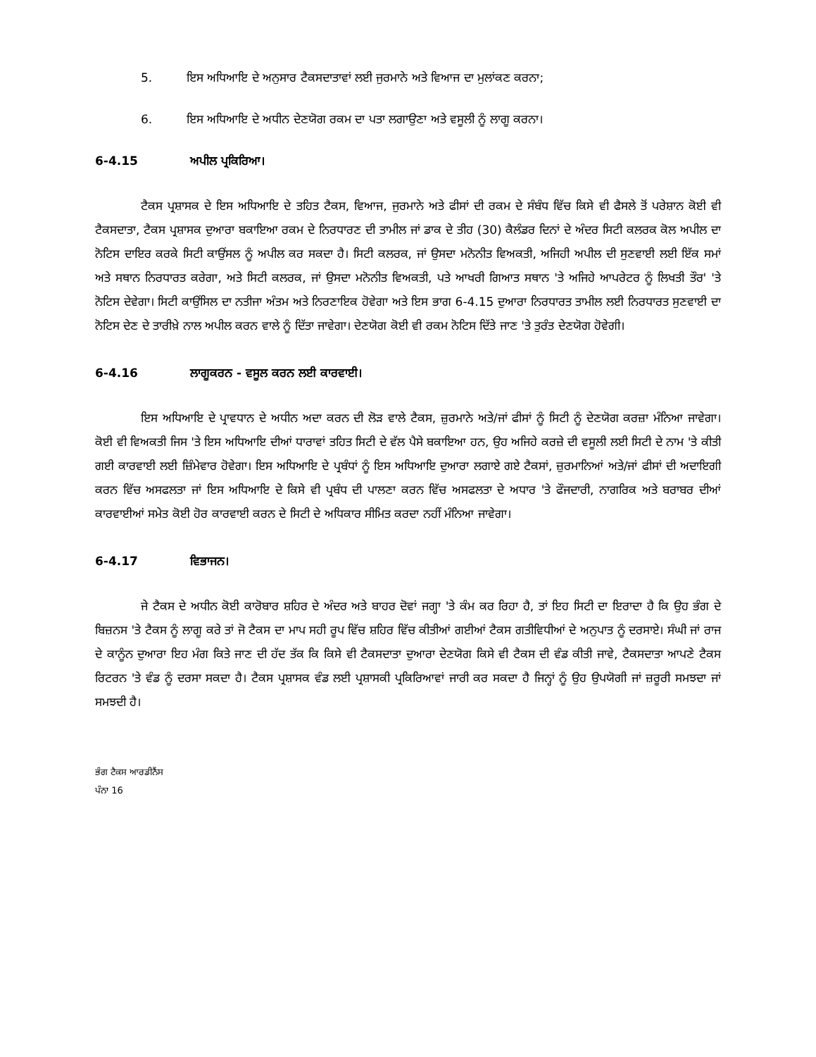5. ਇਸ ਅਧਿਆਇ ਦੇ ਅਨੁਸਾਰ ਟੈਕਸਦਾਤਾਵਾਂ ਲਈ ਜੁਰਮਾਨੇ ਅਤੇ ਵਿਆਜ ਦਾ ਮੁਲਾਂਕਣ ਕਰਨਾ;
6. ਇਸ ਅਧਿਆਇ ਦੇ ਅਧੀਨ ਦੇਣਯੋਗ ਰਕਮ ਦਾ ਪਤਾ ਲਗਾਉਣਾ ਅਤੇ ਵਸੂਲੀ ਨੂੰ ਲਾਗੂ ਕਰਨਾ।
6-4.15 ਅਪੀਲ ਪ੍ਰਕਿਰਿਆ।
ਟੈਕਸ ਪ੍ਰਸ਼ਾਸਕ ਦੇ ਇਸ ਅਧਿਆਇ ਦੇ ਤਹਿਤ ਟੈਕਸ, ਵਿਆਜ, ਜੁਰਮਾਨੇ ਅਤੇ ਫੀਸਾਂ ਦੀ ਰਕਮ ਦੇ ਸੰਬੰਧ ਵਿੱਚ ਕਿਸੇ ਵੀ ਫੈਸਲੇ ਤੋਂ ਪਰੇਸ਼ਾਨ ਕੋਈ ਵੀ ਟੈਕਸਦਾਤਾ, ਟੈਕਸ ਪ੍ਰਸ਼ਾਸਕ ਦੁਆਰਾ ਬਕਾਇਆ ਰਕਮ ਦੇ ਨਿਰਧਾਰਣ ਦੀ ਤਾਮੀਲ ਜਾਂ ਡਾਕ ਦੇ ਤੀਹ (30) ਕੈਲੰਡਰ ਦਿਨਾਂ ਦੇ ਅੰਦਰ ਸਿਟੀ ਕਲਰਕ ਕੋਲ ਅਪੀਲ ਦਾ ਨੋਟਿਸ ਦਾਇਰ ਕਰਕੇ ਸਿਟੀ ਕਾਉਂਸਲ ਨੂੰ ਅਪੀਲ ਕਰ ਸਕਦਾ ਹੈ। ਸਿਟੀ ਕਲਰਕ, ਜਾਂ ਉਸਦਾ ਮਨੋਨੀਤ ਵਿਅਕਤੀ, ਅਜਿਹੀ ਅਪੀਲ ਦੀ ਸੁਣਵਾਈ ਲਈ ਇੱਕ ਸਮਾਂ ਅਤੇ ਸਥਾਨ ਨਿਰਧਾਰਤ ਕਰੇਗਾ, ਅਤੇ ਸਿਟੀ ਕਲਰਕ, ਜਾਂ ਉਸਦਾ ਮਨੋਨੀਤ ਵਿਅਕਤੀ, ਪਤੇ ਆਖਰੀ ਗਿਆਤ ਸਥਾਨ 'ਤੇ ਅਜਿਹੇ ਆਪਰੇਟਰ ਨੂੰ ਲਿਖਤੀ ਤੌਰ' 'ਤੇ ਨੋਟਿਸ ਦੇਵੇਗਾ। ਸਿਟੀ ਕਾਉਂਸਿਲ ਦਾ ਨਤੀਜਾ ਅੰਤਮ ਅਤੇ ਨਿਰਣਾਇਕ ਹੋਵੇਗਾ ਅਤੇ ਇਸ ਭਾਗ 6-4.15 ਦੁਆਰਾ ਨਿਰਧਾਰਤ ਤਾਮੀਲ ਲਈ ਨਿਰਧਾਰਤ ਸੁਣਵਾਈ ਦਾ ਨੋਟਿਸ ਦੇਣ ਦੇ ਤਾਰੀਖ਼ੇ ਨਾਲ ਅਪੀਲ ਕਰਨ ਵਾਲੇ ਨੂੰ ਦਿੱਤਾ ਜਾਵੇਗਾ। ਦੇਣਯੋਗ ਕੋਈ ਵੀ ਰਕਮ ਨੋਟਿਸ ਦਿੱਤੇ ਜਾਣ 'ਤੇ ਤੁਰੰਤ ਦੇਣਯੋਗ ਹੋਵੇਗੀ।
6-4.16 ਲਾਗੂਕਰਨ - ਵਸੂਲ ਕਰਨ ਲਈ ਕਾਰਵਾਈ।
ਇਸ ਅਧਿਆਇ ਦੇ ਪ੍ਰਾਵਧਾਨ ਦੇ ਅਧੀਨ ਅਦਾ ਕਰਨ ਦੀ ਲੋੜ ਵਾਲੇ ਟੈਕਸ, ਜ਼ੁਰਮਾਨੇ ਅਤੇ/ਜਾਂ ਫੀਸਾਂ ਨੂੰ ਸਿਟੀ ਨੂੰ ਦੇਣਯੋਗ ਕਰਜ਼ਾ ਮੰਨਿਆ ਜਾਵੇਗਾ। ਕੋਈ ਵੀ ਵਿਅਕਤੀ ਜਿਸ 'ਤੇ ਇਸ ਅਧਿਆਇ ਦੀਆਂ ਧਾਰਾਵਾਂ ਤਹਿਤ ਸਿਟੀ ਦੇ ਵੱਲ ਪੈਸੇ ਬਕਾਇਆ ਹਨ, ਉਹ ਅਜਿਹੇ ਕਰਜ਼ੇ ਦੀ ਵਸੂਲੀ ਲਈ ਸਿਟੀ ਦੇ ਨਾਮ 'ਤੇ ਕੀਤੀ ਗਈ ਕਾਰਵਾਈ ਲਈ ਜ਼ਿੰਮੇਵਾਰ ਹੋਵੇਗਾ। ਇਸ ਅਧਿਆਇ ਦੇ ਪ੍ਰਬੰਧਾਂ ਨੂੰ ਇਸ ਅਧਿਆਇ ਦੁਆਰਾ ਲਗਾਏ ਗਏ ਟੈਕਸਾਂ, ਜ਼ੁਰਮਾਨਿਆਂ ਅਤੇ/ਜਾਂ ਫੀਸਾਂ ਦੀ ਅਦਾਇਗੀ ਕਰਨ ਵਿੱਚ ਅਸਫਲਤਾ ਜਾਂ ਇਸ ਅਧਿਆਇ ਦੇ ਕਿਸੇ ਵੀ ਪ੍ਰਬੰਧ ਦੀ ਪਾਲਣਾ ਕਰਨ ਵਿੱਚ ਅਸਫਲਤਾ ਦੇ ਅਧਾਰ 'ਤੇ ਫੌਜਦਾਰੀ, ਨਾਗਰਿਕ ਅਤੇ ਬਰਾਬਰ ਦੀਆਂ ਕਾਰਵਾਈਆਂ ਸਮੇਤ ਕੋਈ ਹੋਰ ਕਾਰਵਾਈ ਕਰਨ ਦੇ ਸਿਟੀ ਦੇ ਅਧਿਕਾਰ ਸੀਮਿਤ ਕਰਦਾ ਨਹੀਂ ਮੰਨਿਆ ਜਾਵੇਗਾ।
6-4.17 ਵਿਭਾਜਨ।
ਜੇ ਟੈਕਸ ਦੇ ਅਧੀਨ ਕੋਈ ਕਾਰੋਬਾਰ ਸ਼ਹਿਰ ਦੇ ਅੰਦਰ ਅਤੇ ਬਾਹਰ ਦੋਵਾਂ ਜਗ੍ਹਾ 'ਤੇ ਕੰਮ ਕਰ ਰਿਹਾ ਹੈ, ਤਾਂ ਇਹ ਸਿਟੀ ਦਾ ਇਰਾਦਾ ਹੈ ਕਿ ਉਹ ਭੰਗ ਦੇ ਬਿਜ਼ਨਸ 'ਤੇ ਟੈਕਸ ਨੂੰ ਲਾਗੂ ਕਰੇ ਤਾਂ ਜੋ ਟੈਕਸ ਦਾ ਮਾਪ ਸਹੀ ਰੂਪ ਵਿੱਚ ਸ਼ਹਿਰ ਵਿੱਚ ਕੀਤੀਆਂ ਗਈਆਂ ਟੈਕਸ ਗਤੀਵਿਧੀਆਂ ਦੇ ਅਨੁਪਾਤ ਨੂੰ ਦਰਸਾਏ। ਸੰਘੀ ਜਾਂ ਰਾਜ ਦੇ ਕਾਨੂੰਨ ਦੁਆਰਾ ਇਹ ਮੰਗ ਕਿਤੇ ਜਾਣ ਦੀ ਹੱਦ ਤੱਕ ਕਿ ਕਿਸੇ ਵੀ ਟੈਕਸਦਾਤਾ ਦੁਆਰਾ ਦੇਣਯੋਗ ਕਿਸੇ ਵੀ ਟੈਕਸ ਦੀ ਵੰਡ ਕੀਤੀ ਜਾਵੇ, ਟੈਕਸਦਾਤਾ ਆਪਣੇ ਟੈਕਸ ਰਿਟਰਨ 'ਤੇ ਵੰਡ ਨੂੰ ਦਰਸਾ ਸਕਦਾ ਹੈ। ਟੈਕਸ ਪ੍ਰਸ਼ਾਸਕ ਵੰਡ ਲਈ ਪ੍ਰਸ਼ਾਸਕੀ ਪ੍ਰਕਿਰਿਆਵਾਂ ਜਾਰੀ ਕਰ ਸਕਦਾ ਹੈ ਜਿਨ੍ਹਾਂ ਨੂੰ ਉਹ ਉਪਯੋਗੀ ਜਾਂ ਜ਼ਰੂਰੀ ਸਮਝਦਾ ਜਾਂ ਸਮਝਦੀ ਹੈ।
ਭੰਗ ਟੈਕਸ ਆਰਡੀਨੈਂਸ
ਪੰਨਾ 16